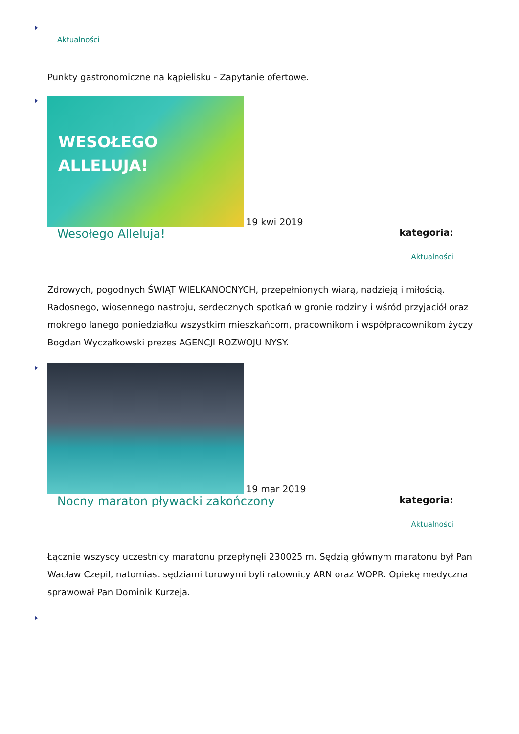Aktualności
Punkty gastronomiczne na kąpielisku - Zapytanie ofertowe.
WESOŁEGO
ALLELUJA! 19 kwi 2019
Wesołego Alleluja!
kategoria:
Aktualności
Zdrowych, pogodnych ŚWIĄT WIELKANOCNYCH, przepełnionych wiarą, nadzieją i miłością. Radosnego, wiosennego nastroju, serdecznych spotkań w gronie rodziny i wśród przyjaciół oraz mokrego lanego poniedziałku wszystkim mieszkańcom, pracownikom i współpracownikom życzy Bogdan Wyczałkowski prezes AGENCJI ROZWOJU NYSY.
19 mar 2019
Nocny maraton pływacki zakończony
kategoria:
Aktualności
Łącznie wszyscy uczestnicy maratonu przepłynęli 230025 m. Sędzią głównym maratonu był Pan Wacław Czepil, natomiast sędziami torowymi byli ratownicy ARN oraz WOPR. Opiekę medyczna sprawował Pan Dominik Kurzeja.